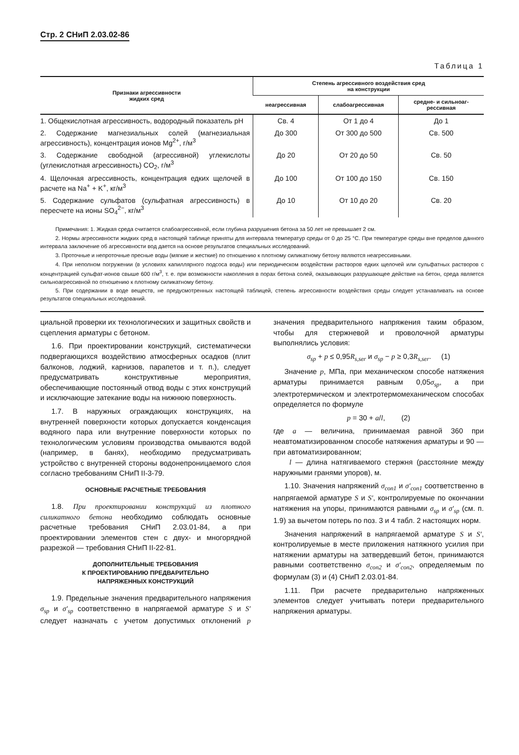Стр. 2 СНиП 2.03.02-86
Таблица 1
| Признаки агрессивности жидких сред | Степень агрессивного воздействия сред на конструкции | | |
| --- | --- | --- | --- |
| | неагрессивная | слабоагрессивная | средне- и сильноаг- рессивная |
| 1. Общекислотная агрессивность, водородный показатель pH | Св. 4 | От 1 до 4 | До 1 |
| 2. Содержание магнезиальных солей (магнезиальная агрессивность), концентрация ионов Mg<sup>2+</sup>, г/м<sup>3</sup> | До 300 | От 300 до 500 | Св. 500 |
| 3. Содержание свободной (агрессивной) углекислоты (углекислотная агрессивность) CO<sub>2</sub>, г/м<sup>3</sup> | До 20 | От 20 до 50 | Св. 50 |
| 4. Щелочная агрессивность, концентрация едких щелочей в расчете на Na<sup>+</sup> + K<sup>+</sup>, кг/м<sup>3</sup> | До 100 | От 100 до 150 | Св. 150 |
| 5. Содержание сульфатов (сульфатная агрессивность) в пересчете на ионы SO<sub>4</sub><sup>2−</sup>, кг/м<sup>3</sup> | До 10 | От 10 до 20 | Св. 20 |
Примечания: 1. Жидкая среда считается слабоагрессивной, если глубина разрушения бетона за 50 лет не превышает 2 см.
2. Нормы агрессивности жидких сред в настоящей таблице приняты для интервала температур среды от 0 до 25 °С. При температуре среды вне пределов данного интервала заключение об агрессивности вод дается на основе результатов специальных исследований.
3. Проточные и непроточные пресные воды (мягкие и жесткие) по отношению к плотному силикатному бетону являются неагрессивными.
4. При неполном погружении (в условиях капиллярного подсоса воды) или периодическом воздействии растворов едких щелочей или сульфатных растворов с концентрацией сульфат-ионов свыше 600 г/м<sup>3</sup>, т. е. при возможности накопления в порах бетона солей, оказывающих разрушающее действие на бетон, среда является сильноагрессивной по отношению к плотному силикатному бетону.
5. При содержании в воде веществ, не предусмотренных настоящей таблицей, степень агрессивности воздействия среды следует устанавливать на основе результатов специальных исследований.
циальной проверки их технологических и защитных свойств и сцепления арматуры с бетоном.
1.6. При проектировании конструкций, систематически подвергающихся воздействию атмосферных осадков (плит балконов, лоджий, карнизов, парапетов и т. п.), следует предусматривать конструктивные мероприятия, обеспечивающие постоянный отвод воды с этих конструкций и исключающие затекание воды на нижнюю поверхность.
1.7. В наружных ограждающих конструкциях, на внутренней поверхности которых допускается конденсация водяного пара или внутренние поверхности которых по технологическим условиям производства омываются водой (например, в банях), необходимо предусматривать устройство с внутренней стороны водонепроницаемого слоя согласно требованиям СНиП II-3-79.
ОСНОВНЫЕ РАСЧЕТНЫЕ ТРЕБОВАНИЯ
1.8. При проектировании конструкций из плотного силикатного бетона необходимо соблюдать основные расчетные требования СНиП 2.03.01-84, а при проектировании элементов стен с двух- и многорядной разрезкой — требования СНиП II-22-81.
ДОПОЛНИТЕЛЬНЫЕ ТРЕБОВАНИЯ
К ПРОЕКТИРОВАНИЮ ПРЕДВАРИТЕЛЬНО
НАПРЯЖЕННЫХ КОНСТРУКЦИЙ
1.9. Предельные значения предварительного напряжения σ<sub>sp</sub> и σ′<sub>sp</sub> соответственно в напрягаемой арматуре S и S′ следует назначать с учетом допустимых отклонений p значения предварительного напряжения таким образом, чтобы для стержневой и проволочной арматуры выполнялись условия:
σ<sub>sp</sub> + p ≤ 0,95R<sub>s,ser</sub> и σ<sub>sp</sub> − p ≥ 0,3R<sub>s,ser</sub>. (1)
Значение p, МПа, при механическом способе натяжения арматуры принимается равным 0,05σ<sub>sp</sub>, а при электротермическом и электротермомеханическом способах определяется по формуле
p = 30 + a/l, (2)
где a — величина, принимаемая равной 360 при неавтоматизированном способе натяжения арматуры и 90 — при автоматизированном;
l — длина натягиваемого стержня (расстояние между наружными гранями упоров), м.
1.10. Значения напряжений σ<sub>con1</sub> и σ′<sub>con1</sub> соответственно в напрягаемой арматуре S и S′, контролируемые по окончании натяжения на упоры, принимаются равными σ<sub>sp</sub> и σ′<sub>sp</sub> (см. п. 1.9) за вычетом потерь по поз. 3 и 4 табл. 2 настоящих норм.
Значения напряжений в напрягаемой арматуре S и S′, контролируемые в месте приложения натяжного усилия при натяжении арматуры на затвердевший бетон, принимаются равными соответственно σ<sub>con2</sub> и σ′<sub>con2</sub>, определяемым по формулам (3) и (4) СНиП 2.03.01-84.
1.11. При расчете предварительно напряженных элементов следует учитывать потери предварительного напряжения арматуры.